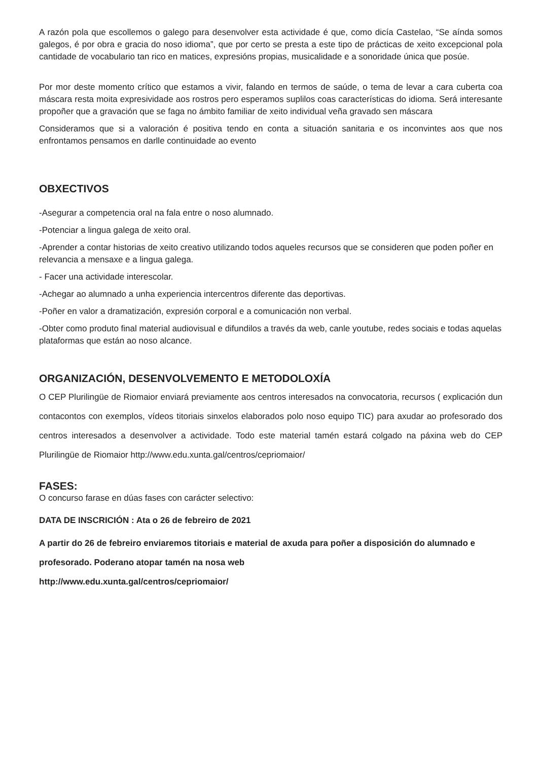A razón pola que escollemos o galego para desenvolver esta actividade é que, como dicía Castelao, “Se aínda somos galegos, é por obra e gracia do noso idioma”, que por certo se presta a este tipo de prácticas de xeito excepcional pola cantidade de vocabulario tan rico en matices, expresións propias, musicalidade e a sonoridade única que posúe.
Por mor deste momento crítico que estamos a vivir, falando en termos de saúde, o tema de levar a cara cuberta coa máscara resta moita expresividade aos rostros pero esperamos suplilos coas características do idioma. Será interesante propoñer que a gravación que se faga no ámbito familiar de xeito individual veña gravado sen máscara
Consideramos que si a valoración é positiva tendo en conta a situación sanitaria e os inconvintes aos que nos enfrontamos pensamos en darlle continuidade ao evento
OBXECTIVOS
-Asegurar a competencia oral na fala entre o noso alumnado.
-Potenciar a lingua galega de xeito oral.
-Aprender a contar historias de xeito creativo utilizando todos aqueles recursos que se consideren que poden poñer en relevancia a mensaxe e a lingua galega.
- Facer una actividade interescolar.
-Achegar ao alumnado a unha experiencia intercentros diferente das deportivas.
-Poñer en valor a dramatización, expresión corporal e a comunicación non verbal.
-Obter como produto final material audiovisual e difundilos a través da web, canle youtube, redes sociais e todas aquelas plataformas que están ao noso alcance.
ORGANIZACIÓN, DESENVOLVEMENTO E METODOLOXÍA
O CEP Plurilingüe de Riomaior enviará previamente aos centros interesados na convocatoria, recursos ( explicación dun contacontos con exemplos, vídeos titoriais sinxelos elaborados polo noso equipo TIC) para axudar ao profesorado dos centros interesados a desenvolver a actividade. Todo este material tamén estará colgado na páxina web do CEP Plurilingüe de Riomaior http://www.edu.xunta.gal/centros/cepriomaior/
FASES:
O concurso farase en dúas fases con carácter selectivo:
DATA DE INSCRICIÓN : Ata o 26 de febreiro de 2021
A partir do 26 de febreiro enviaremos titoriais e material de axuda para poñer a disposición do alumnado e profesorado. Poderano atopar tamén na nosa web
http://www.edu.xunta.gal/centros/cepriomaior/